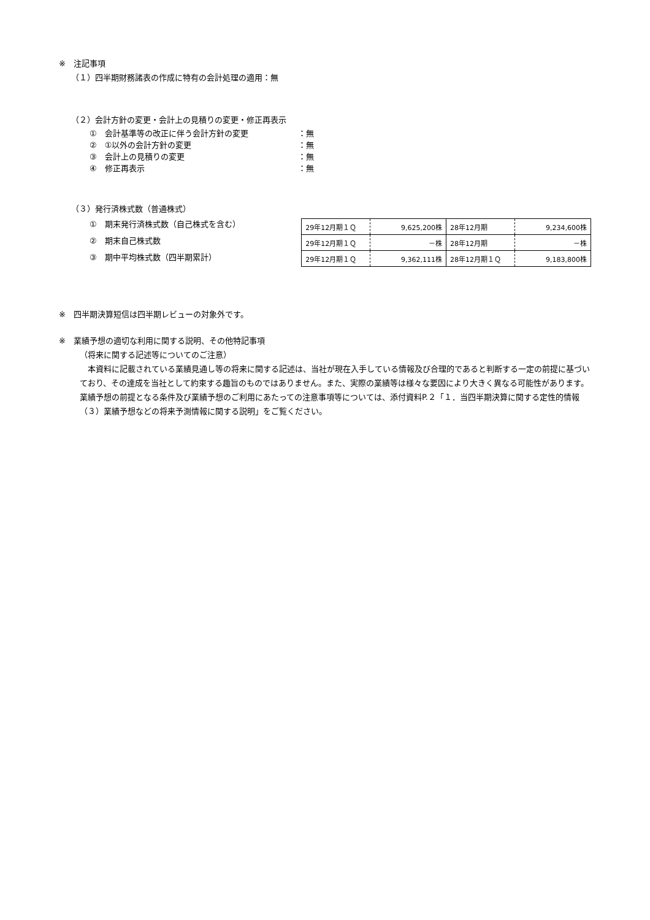※　注記事項
（１）四半期財務諸表の作成に特有の会計処理の適用：無
（２）会計方針の変更・会計上の見積りの変更・修正再表示
①　会計基準等の改正に伴う会計方針の変更 ：無
②　①以外の会計方針の変更 ：無
③　会計上の見積りの変更 ：無
④　修正再表示 ：無
（３）発行済株式数（普通株式）
①　期末発行済株式数（自己株式を含む）
②　期末自己株式数
③　期中平均株式数（四半期累計）
| 29年12月期１Ｑ | 9,625,200株 | 28年12月期 | 9,234,600株 |
| 29年12月期１Ｑ | －株 | 28年12月期 | －株 |
| 29年12月期１Ｑ | 9,362,111株 | 28年12月期１Ｑ | 9,183,800株 |
※　四半期決算短信は四半期レビューの対象外です。
※　業績予想の適切な利用に関する説明、その他特記事項
（将来に関する記述等についてのご注意）
　本資料に記載されている業績見通し等の将来に関する記述は、当社が現在入手している情報及び合理的であると判断する一定の前提に基づいており、その達成を当社として約束する趣旨のものではありません。また、実際の業績等は様々な要因により大きく異なる可能性があります。業績予想の前提となる条件及び業績予想のご利用にあたっての注意事項等については、添付資料P.２「１．当四半期決算に関する定性的情報（３）業績予想などの将来予測情報に関する説明」をご覧ください。